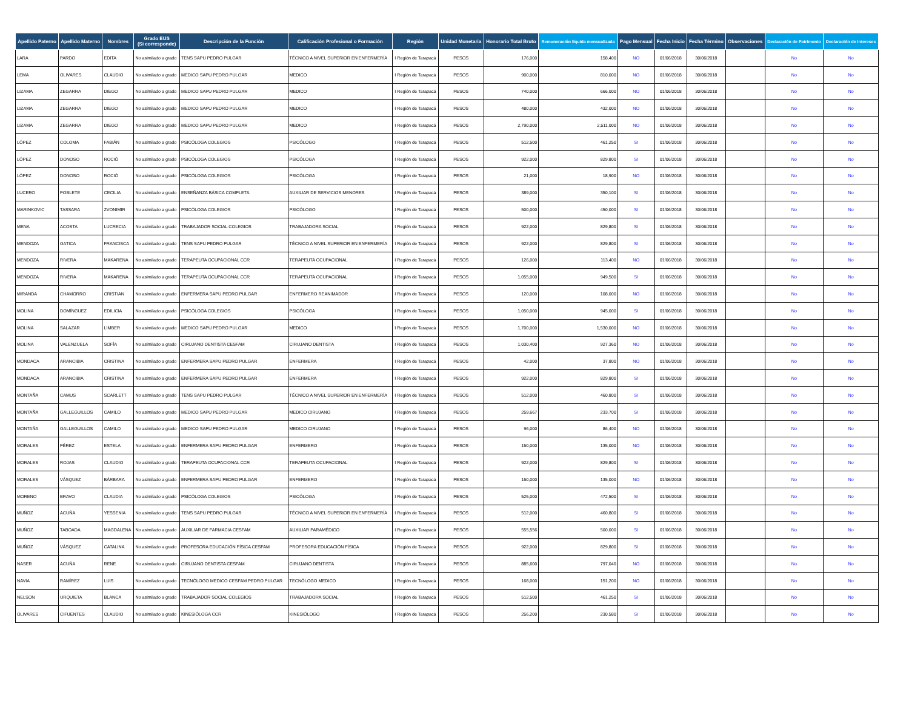| Apellido Paterno | Apellido Materno | Nombres | Grado EUS (Si corresponde) | Descripción de la Función | Calificación Profesional o Formación | Región | Unidad Monetaria | Honorario Total Bruto | Remuneración líquida mensualizada | Pago Mensual | Fecha Inicio | Fecha Término | Observaciones | Declaración de Patrimonio | Declaración de Intereses |
| --- | --- | --- | --- | --- | --- | --- | --- | --- | --- | --- | --- | --- | --- | --- | --- |
| LARA | PARDO | EDITA | No asimilado a grado | TENS SAPU PEDRO PULGAR | TÉCNICO A NIVEL SUPERIOR EN ENFERMERÍA | I Región de Tarapacá | PESOS | 176,000 | 158,400 | NO | 01/06/2018 | 30/06/2018 | | No | No |
| LEMA | OLIVARES | CLAUDIO | No asimilado a grado | MEDICO SAPU PEDRO PULGAR | MEDICO | I Región de Tarapacá | PESOS | 900,000 | 810,000 | NO | 01/06/2018 | 30/06/2018 | | No | No |
| LIZAMA | ZEGARRA | DIEGO | No asimilado a grado | MEDICO SAPU PEDRO PULGAR | MEDICO | I Región de Tarapacá | PESOS | 740,000 | 666,000 | NO | 01/06/2018 | 30/06/2018 | | No | No |
| LIZAMA | ZEGARRA | DIEGO | No asimilado a grado | MEDICO SAPU PEDRO PULGAR | MEDICO | I Región de Tarapacá | PESOS | 480,000 | 432,000 | NO | 01/06/2018 | 30/06/2018 | | No | No |
| LIZAMA | ZEGARRA | DIEGO | No asimilado a grado | MEDICO SAPU PEDRO PULGAR | MEDICO | I Región de Tarapacá | PESOS | 2,790,000 | 2,511,000 | NO | 01/06/2018 | 30/06/2018 | | No | No |
| LÓPEZ | COLOMA | FABIÁN | No asimilado a grado | PSICÓLOGA COLEGIOS | PSICÓLOGO | I Región de Tarapacá | PESOS | 512,500 | 461,250 | SI | 01/06/2018 | 30/06/2018 | | No | No |
| LÓPEZ | DONOSO | ROCIÓ | No asimilado a grado | PSICÓLOGA COLEGIOS | PSICÓLOGA | I Región de Tarapacá | PESOS | 922,000 | 829,800 | SI | 01/06/2018 | 30/06/2018 | | No | No |
| LÓPEZ | DONOSO | ROCIÓ | No asimilado a grado | PSICÓLOGA COLEGIOS | PSICÓLOGA | I Región de Tarapacá | PESOS | 21,000 | 18,900 | NO | 01/06/2018 | 30/06/2018 | | No | No |
| LUCERO | POBLETE | CECILIA | No asimilado a grado | ENSEÑANZA BÁSICA COMPLETA | AUXILIAR DE SERVICIOS MENORES | I Región de Tarapacá | PESOS | 389,000 | 350,100 | SI | 01/06/2018 | 30/06/2018 | | No | No |
| MARINKOVIC | TASSARA | ZVONIMIR | No asimilado a grado | PSICÓLOGA COLEGIOS | PSICÓLOGO | I Región de Tarapacá | PESOS | 500,000 | 450,000 | SI | 01/06/2018 | 30/06/2018 | | No | No |
| MENA | ACOSTA | LUCRECIA | No asimilado a grado | TRABAJADOR SOCIAL COLEGIOS | TRABAJADORA SOCIAL | I Región de Tarapacá | PESOS | 922,000 | 829,800 | SI | 01/06/2018 | 30/06/2018 | | No | No |
| MENDOZA | GATICA | FRANCISCA | No asimilado a grado | TENS SAPU PEDRO PULGAR | TÉCNICO A NIVEL SUPERIOR EN ENFERMERÍA | I Región de Tarapacá | PESOS | 922,000 | 829,800 | SI | 01/06/2018 | 30/06/2018 | | No | No |
| MENDOZA | RIVERA | MAKARENA | No asimilado a grado | TERAPEUTA OCUPACIONAL CCR | TERAPEUTA OCUPACIONAL | I Región de Tarapacá | PESOS | 126,000 | 113,400 | NO | 01/06/2018 | 30/06/2018 | | No | No |
| MENDOZA | RIVERA | MAKARENA | No asimilado a grado | TERAPEUTA OCUPACIONAL CCR | TERAPEUTA OCUPACIONAL | I Región de Tarapacá | PESOS | 1,055,000 | 949,500 | SI | 01/06/2018 | 30/06/2018 | | No | No |
| MIRANDA | CHAMORRO | CRISTIAN | No asimilado a grado | ENFERMERA SAPU PEDRO PULGAR | ENFERMERO REANIMADOR | I Región de Tarapacá | PESOS | 120,000 | 108,000 | NO | 01/06/2018 | 30/06/2018 | | No | No |
| MOLINA | DOMÍNGUEZ | EDILICIA | No asimilado a grado | PSICÓLOGA COLEGIOS | PSICÓLOGA | I Región de Tarapacá | PESOS | 1,050,000 | 945,000 | SI | 01/06/2018 | 30/06/2018 | | No | No |
| MOLINA | SALAZAR | LIMBER | No asimilado a grado | MEDICO SAPU PEDRO PULGAR | MEDICO | I Región de Tarapacá | PESOS | 1,700,000 | 1,530,000 | NO | 01/06/2018 | 30/06/2018 | | No | No |
| MOLINA | VALENZUELA | SOFÍA | No asimilado a grado | CIRUJANO DENTISTA CESFAM | CIRUJANO DENTISTA | I Región de Tarapacá | PESOS | 1,030,400 | 927,360 | NO | 01/06/2018 | 30/06/2018 | | No | No |
| MONDACA | ARANCIBIA | CRISTINA | No asimilado a grado | ENFERMERA SAPU PEDRO PULGAR | ENFERMERA | I Región de Tarapacá | PESOS | 42,000 | 37,800 | NO | 01/06/2018 | 30/06/2018 | | No | No |
| MONDACA | ARANCIBIA | CRISTINA | No asimilado a grado | ENFERMERA SAPU PEDRO PULGAR | ENFERMERA | I Región de Tarapacá | PESOS | 922,000 | 829,800 | SI | 01/06/2018 | 30/06/2018 | | No | No |
| MONTAÑA | CAMUS | SCARLETT | No asimilado a grado | TENS SAPU PEDRO PULGAR | TÉCNICO A NIVEL SUPERIOR EN ENFERMERÍA | I Región de Tarapacá | PESOS | 512,000 | 460,800 | SI | 01/06/2018 | 30/06/2018 | | No | No |
| MONTAÑA | GALLEGUILLOS | CAMILO | No asimilado a grado | MEDICO SAPU PEDRO PULGAR | MEDICO CIRUJANO | I Región de Tarapacá | PESOS | 259,667 | 233,700 | SI | 01/06/2018 | 30/06/2018 | | No | No |
| MONTAÑA | GALLEGUILLOS | CAMILO | No asimilado a grado | MEDICO SAPU PEDRO PULGAR | MEDICO CIRUJANO | I Región de Tarapacá | PESOS | 96,000 | 86,400 | NO | 01/06/2018 | 30/06/2018 | | No | No |
| MORALES | PÉREZ | ESTELA | No asimilado a grado | ENFERMERA SAPU PEDRO PULGAR | ENFERMERO | I Región de Tarapacá | PESOS | 150,000 | 135,000 | NO | 01/06/2018 | 30/06/2018 | | No | No |
| MORALES | ROJAS | CLAUDIO | No asimilado a grado | TERAPEUTA OCUPACIONAL CCR | TERAPEUTA OCUPACIONAL | I Región de Tarapacá | PESOS | 922,000 | 829,800 | SI | 01/06/2018 | 30/06/2018 | | No | No |
| MORALES | VÁSQUEZ | BÁRBARA | No asimilado a grado | ENFERMERA SAPU PEDRO PULGAR | ENFERMERO | I Región de Tarapacá | PESOS | 150,000 | 135,000 | NO | 01/06/2018 | 30/06/2018 | | No | No |
| MORENO | BRAVO | CLAUDIA | No asimilado a grado | PSICÓLOGA COLEGIOS | PSICÓLOGA | I Región de Tarapacá | PESOS | 525,000 | 472,500 | SI | 01/06/2018 | 30/06/2018 | | No | No |
| MUÑOZ | ACUÑA | YESSENIA | No asimilado a grado | TENS SAPU PEDRO PULGAR | TÉCNICO A NIVEL SUPERIOR EN ENFERMERÍA | I Región de Tarapacá | PESOS | 512,000 | 460,800 | SI | 01/06/2018 | 30/06/2018 | | No | No |
| MUÑOZ | TABOADA | MAGDALENA | No asimilado a grado | AUXILIAR DE FARMACIA CESFAM | AUXILIAR PARAMÉDICO | I Región de Tarapacá | PESOS | 555,556 | 500,000 | SI | 01/06/2018 | 30/06/2018 | | No | No |
| MUÑOZ | VÁSQUEZ | CATALINA | No asimilado a grado | PROFESORA EDUCACIÓN FÍSICA CESFAM | PROFESORA EDUCACIÓN FÍSICA | I Región de Tarapacá | PESOS | 922,000 | 829,800 | SI | 01/06/2018 | 30/06/2018 | | No | No |
| NASER | ACUÑA | RENE | No asimilado a grado | CIRUJANO DENTISTA CESFAM | CIRUJANO DENTISTA | I Región de Tarapacá | PESOS | 885,600 | 797,040 | NO | 01/06/2018 | 30/06/2018 | | No | No |
| NAVIA | RAMÍREZ | LUIS | No asimilado a grado | TECNÓLOGO MEDICO CESFAM PEDRO PULGAR | TECNÓLOGO MEDICO | I Región de Tarapacá | PESOS | 168,000 | 151,200 | NO | 01/06/2018 | 30/06/2018 | | No | No |
| NELSON | URQUIETA | BLANCA | No asimilado a grado | TRABAJADOR SOCIAL COLEGIOS | TRABAJADORA SOCIAL | I Región de Tarapacá | PESOS | 512,500 | 461,250 | SI | 01/06/2018 | 30/06/2018 | | No | No |
| OLIVARES | CIFUENTES | CLAUDIO | No asimilado a grado | KINESIÓLOGA CCR | KINESIÓLOGO | I Región de Tarapacá | PESOS | 256,200 | 230,580 | SI | 01/06/2018 | 30/06/2018 | | No | No |